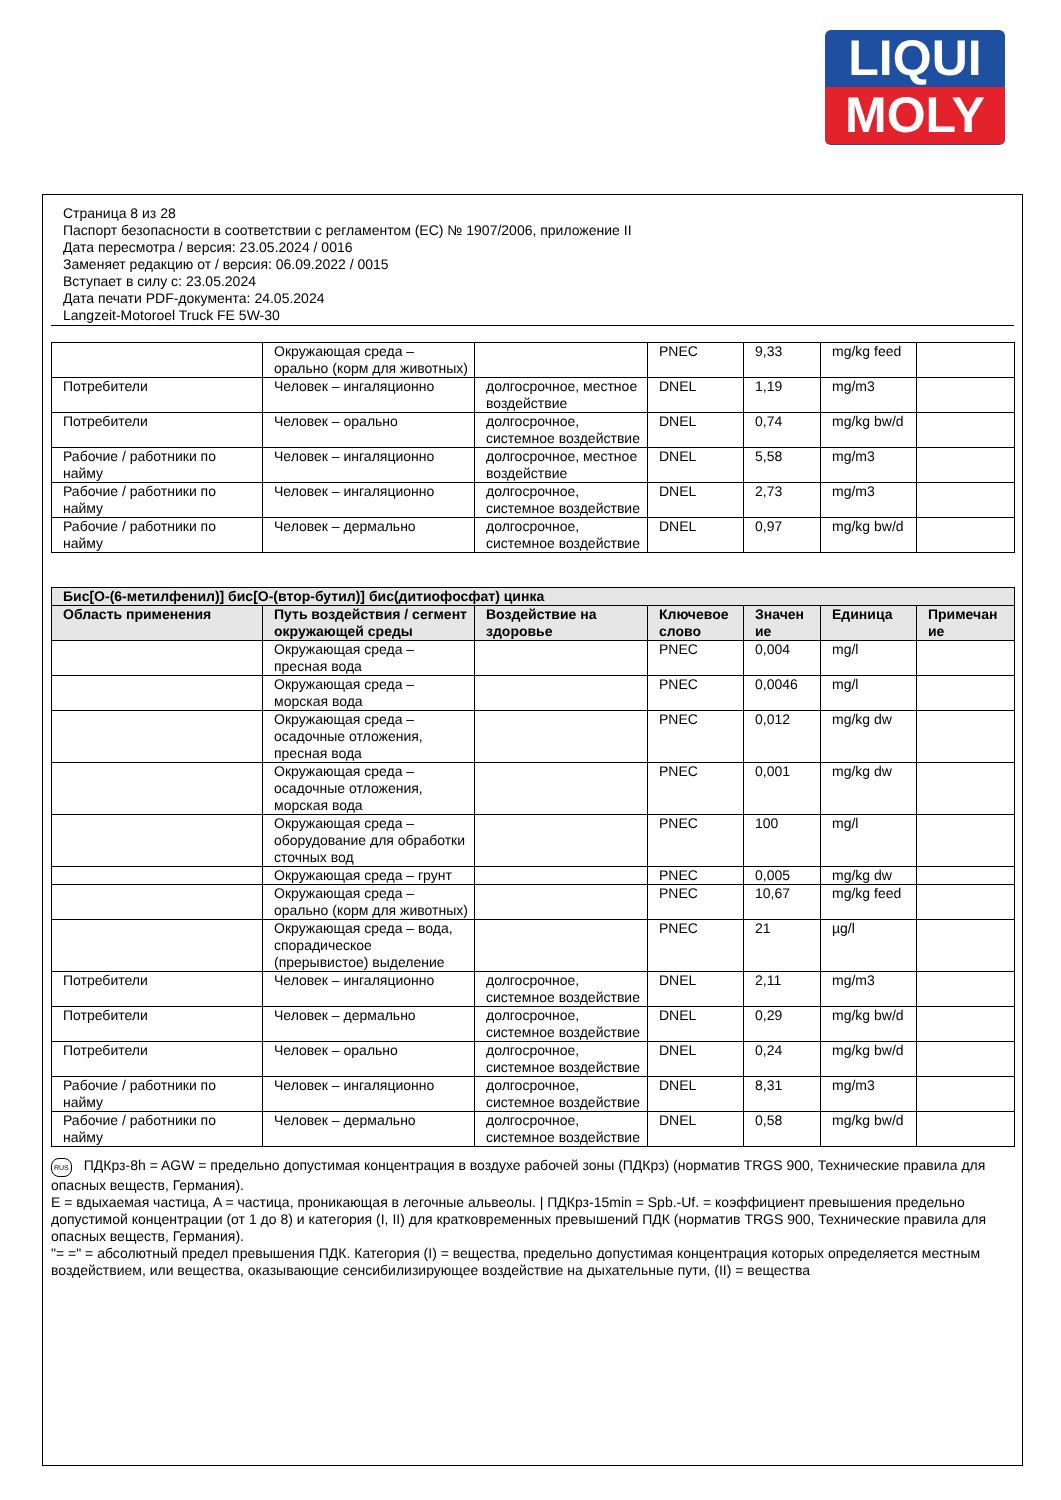LIQUI
MOLY
Страница 8 из 28
Паспорт безопасности в соответствии с регламентом (ЕС) № 1907/2006, приложение II
Дата пересмотра / версия: 23.05.2024 / 0016
Заменяет редакцию от / версия: 06.09.2022 / 0015
Вступает в силу с: 23.05.2024
Дата печати PDF-документа: 24.05.2024
Langzeit-Motoroel Truck FE 5W-30
| | Окружающая среда – орально (корм для животных) | | PNEC | 9,33 | mg/kg feed | |
| Потребители | Человек – ингаляционно | долгосрочное, местное воздействие | DNEL | 1,19 | mg/m3 | |
| Потребители | Человек – орально | долгосрочное, системное воздействие | DNEL | 0,74 | mg/kg bw/d | |
| Рабочие / работники по найму | Человек – ингаляционно | долгосрочное, местное воздействие | DNEL | 5,58 | mg/m3 | |
| Рабочие / работники по найму | Человек – ингаляционно | долгосрочное, системное воздействие | DNEL | 2,73 | mg/m3 | |
| Рабочие / работники по найму | Человек – дермально | долгосрочное, системное воздействие | DNEL | 0,97 | mg/kg bw/d | |
| Бис[O-(6-метилфенил)] бис[O-(втор-бутил)] бис(дитиофосфат) цинка | | | | | | |
| --- | --- | --- | --- | --- | --- | --- |
| Область применения | Путь воздействия / сегмент окружающей среды | Воздействие на здоровье | Ключевое слово | Значен ие | Единица | Примечан ие |
| | Окружающая среда – пресная вода | | PNEC | 0,004 | mg/l | |
| | Окружающая среда – морская вода | | PNEC | 0,0046 | mg/l | |
| | Окружающая среда – осадочные отложения, пресная вода | | PNEC | 0,012 | mg/kg dw | |
| | Окружающая среда – осадочные отложения, морская вода | | PNEC | 0,001 | mg/kg dw | |
| | Окружающая среда – оборудование для обработки сточных вод | | PNEC | 100 | mg/l | |
| | Окружающая среда – грунт | | PNEC | 0,005 | mg/kg dw | |
| | Окружающая среда – орально (корм для животных) | | PNEC | 10,67 | mg/kg feed | |
| | Окружающая среда – вода, спорадическое (прерывистое) выделение | | PNEC | 21 | µg/l | |
| Потребители | Человек – ингаляционно | долгосрочное, системное воздействие | DNEL | 2,11 | mg/m3 | |
| Потребители | Человек – дермально | долгосрочное, системное воздействие | DNEL | 0,29 | mg/kg bw/d | |
| Потребители | Человек – орально | долгосрочное, системное воздействие | DNEL | 0,24 | mg/kg bw/d | |
| Рабочие / работники по найму | Человек – ингаляционно | долгосрочное, системное воздействие | DNEL | 8,31 | mg/m3 | |
| Рабочие / работники по найму | Человек – дермально | долгосрочное, системное воздействие | DNEL | 0,58 | mg/kg bw/d | |
RUS ПДКрз-8h = AGW = предельно допустимая концентрация в воздухе рабочей зоны (ПДКрз) (норматив TRGS 900, Технические правила для опасных веществ, Германия).
E = вдыхаемая частица, A = частица, проникающая в легочные альвеолы. | ПДКрз-15min = Spb.-Uf. = коэффициент превышения предельно допустимой концентрации (от 1 до 8) и категория (I, II) для кратковременных превышений ПДК (норматив TRGS 900, Технические правила для опасных веществ, Германия).
"= =" = абсолютный предел превышения ПДК. Категория (I) = вещества, предельно допустимая концентрация которых определяется местным воздействием, или вещества, оказывающие сенсибилизирующее воздействие на дыхательные пути, (II) = вещества